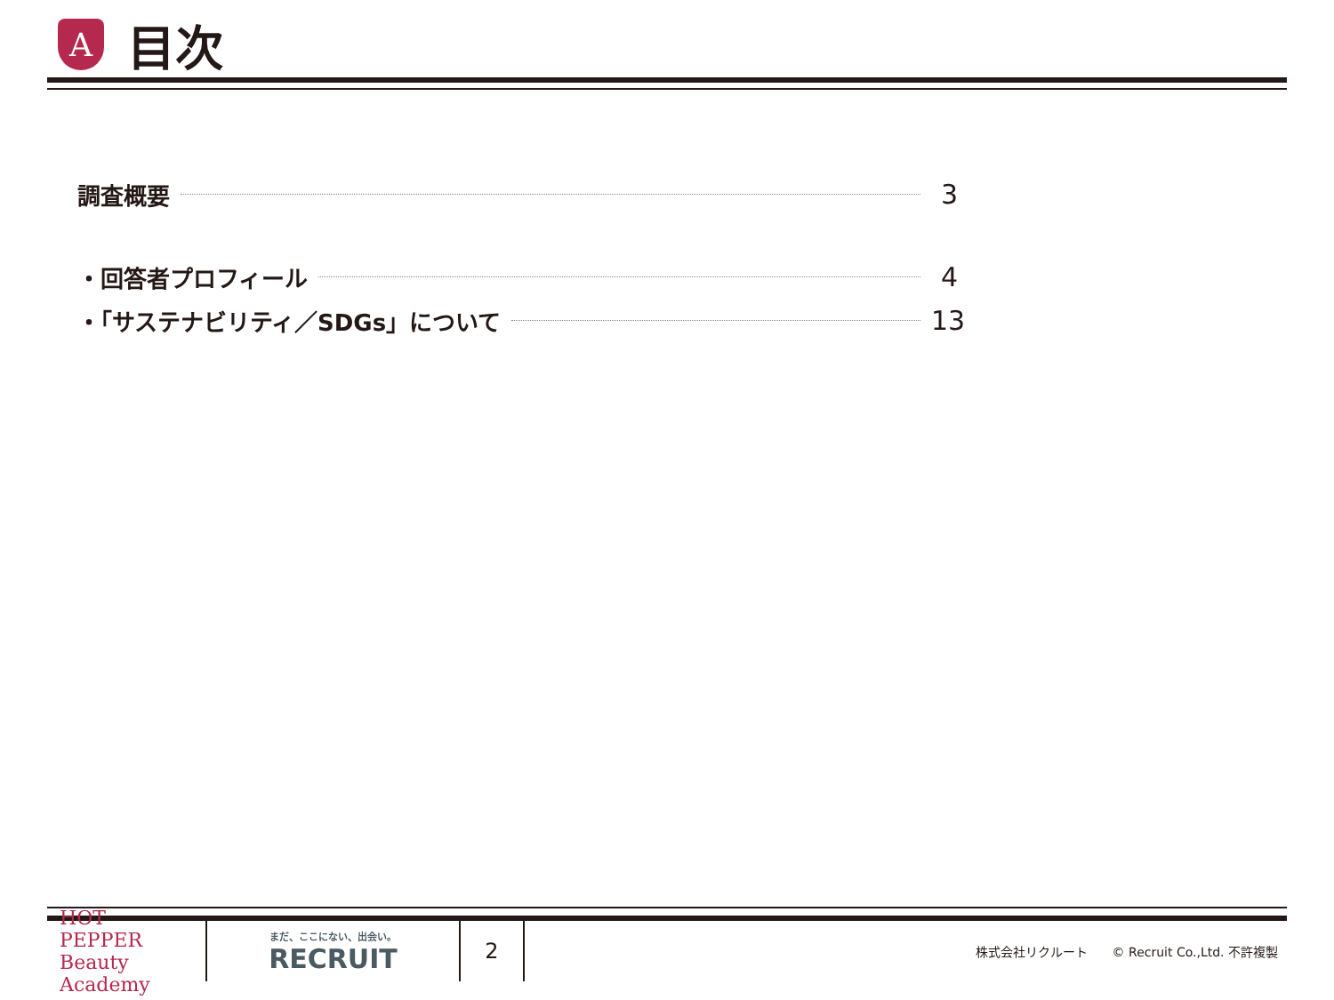A
目次
調査概要 3
・回答者プロフィール 4
・「サステナビリティ／SDGs」について 13
HOT PEPPER Beauty Academy
まだ、ここにない、出会い。
RECRUIT
2
株式会社リクルート　　© Recruit Co.,Ltd. 不許複製